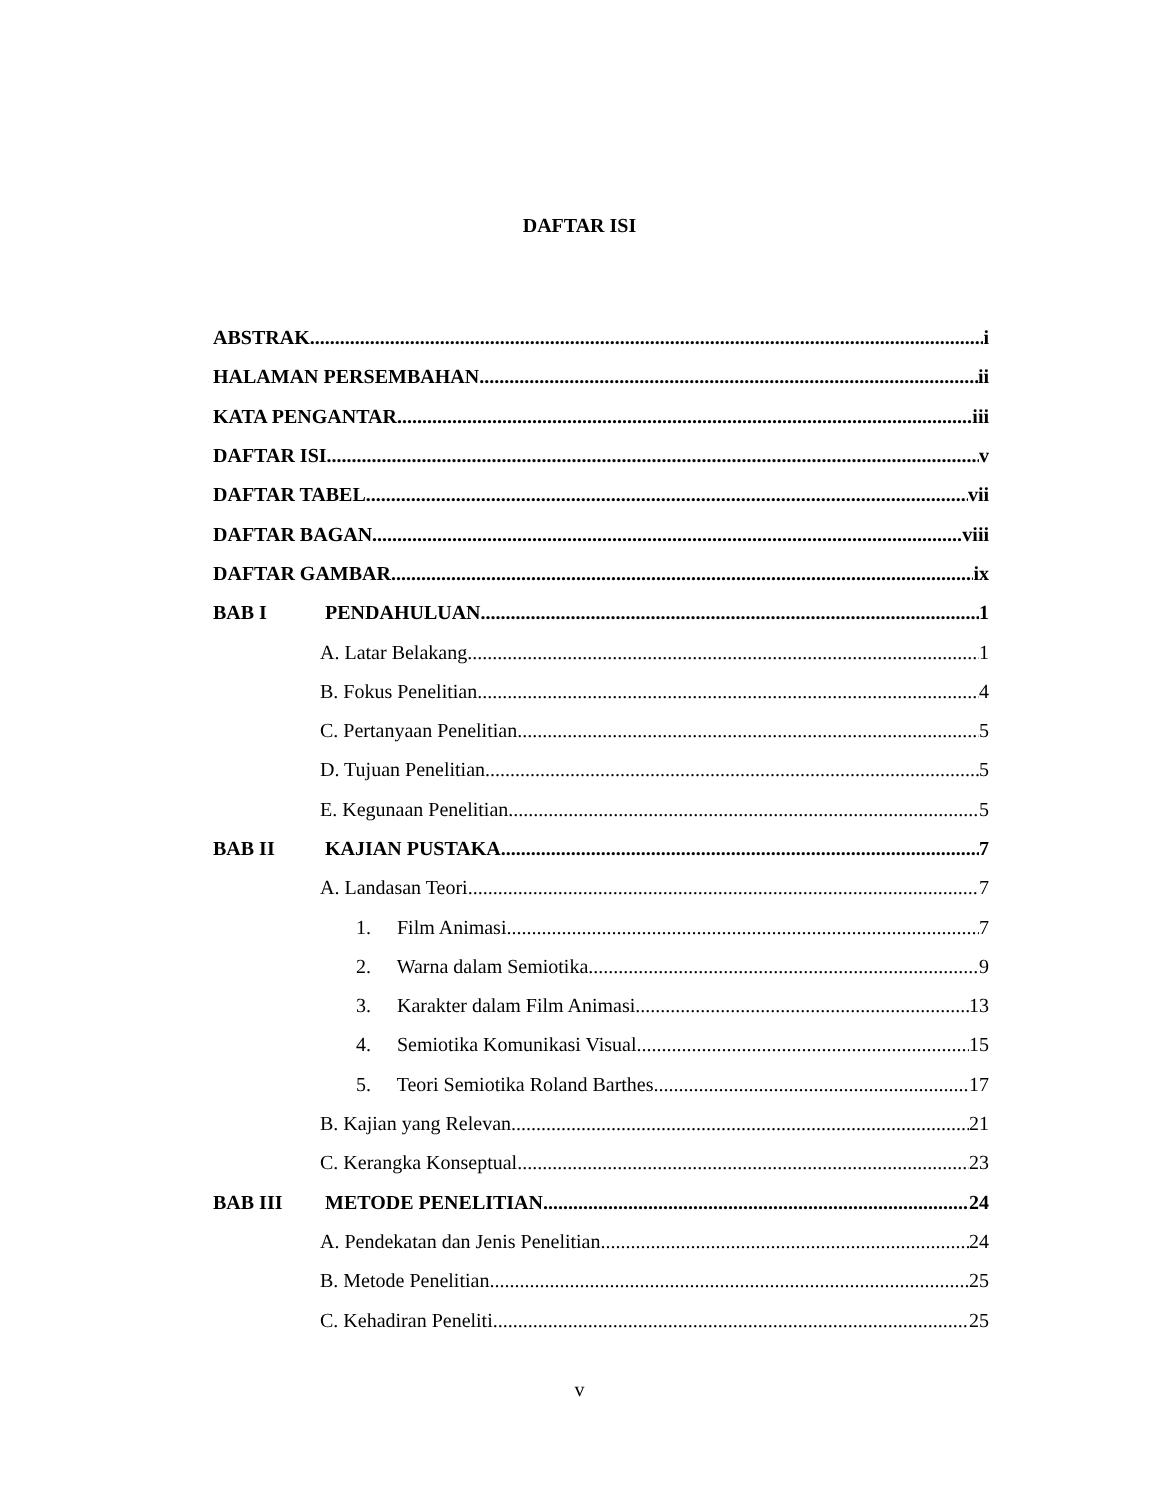DAFTAR ISI
ABSTRAK. i
HALAMAN PERSEMBAHAN ii
KATA PENGANTAR iii
DAFTAR ISI v
DAFTAR TABEL vii
DAFTAR BAGAN viii
DAFTAR GAMBAR ix
BAB I PENDAHULUAN 1
A. Latar Belakang 1
B. Fokus Penelitian 4
C. Pertanyaan Penelitian 5
D. Tujuan Penelitian 5
E. Kegunaan Penelitian 5
BAB II KAJIAN PUSTAKA 7
A. Landasan Teori 7
1. Film Animasi 7
2. Warna dalam Semiotika 9
3. Karakter dalam Film Animasi 13
4. Semiotika Komunikasi Visual 15
5. Teori Semiotika Roland Barthes 17
B. Kajian yang Relevan 21
C. Kerangka Konseptual 23
BAB III METODE PENELITIAN 24
A. Pendekatan dan Jenis Penelitian 24
B. Metode Penelitian 25
C. Kehadiran Peneliti 25
v